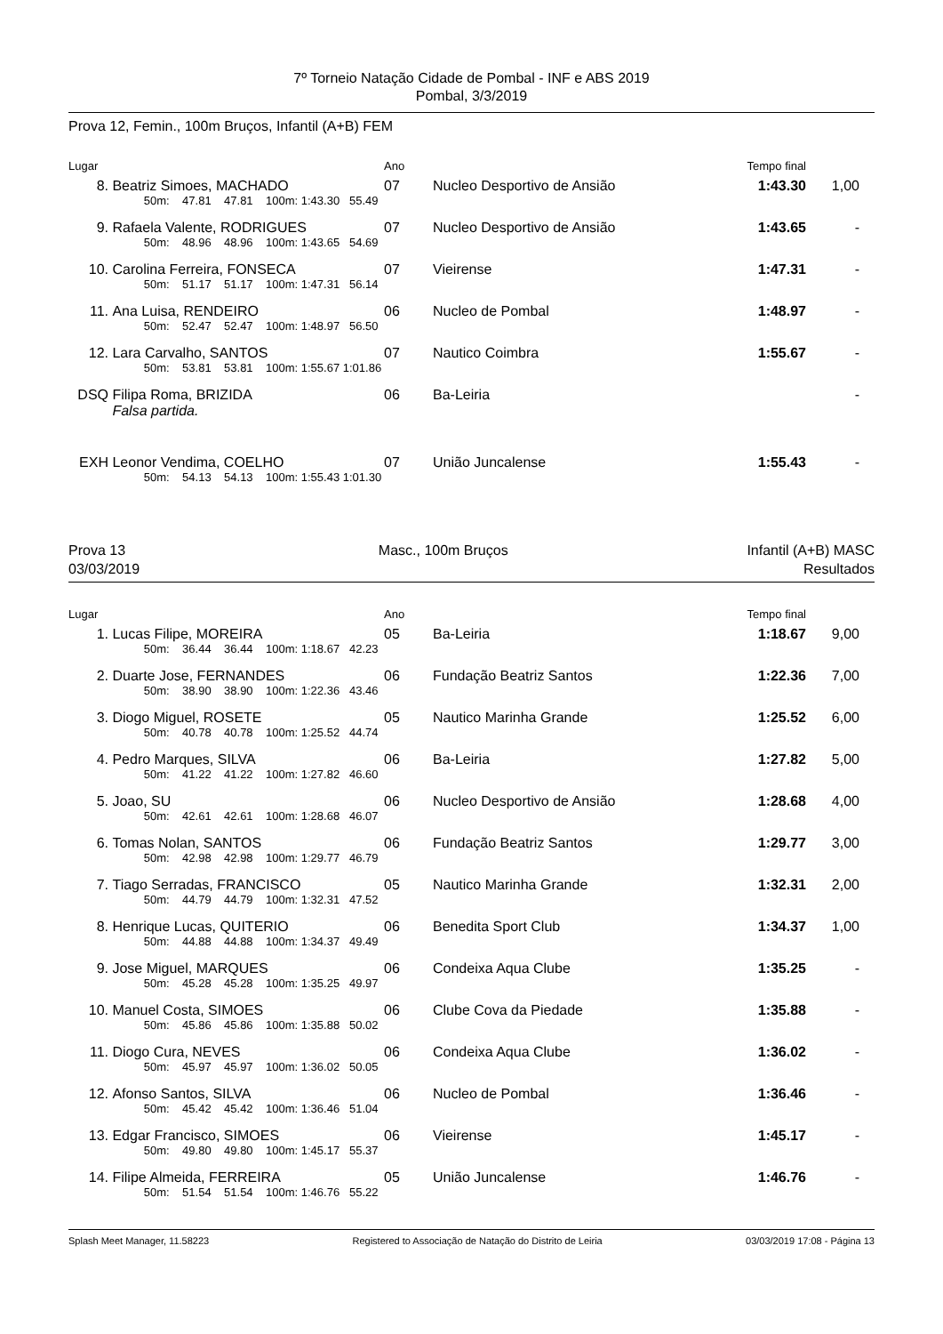7º Torneio Natação Cidade de Pombal - INF e ABS 2019
Pombal, 3/3/2019
Prova 12, Femin., 100m Bruços, Infantil (A+B) FEM
| Lugar | | Ano | | Tempo final | | |
| 8. | Beatriz Simoes, MACHADO | 07 | Nucleo Desportivo de Ansião | 1:43.30 | 1,00 | |
| | 50m: 47.81 47.81 100m: 1:43.30 55.49 | | | | | |
| 9. | Rafaela Valente, RODRIGUES | 07 | Nucleo Desportivo de Ansião | 1:43.65 | - | |
| | 50m: 48.96 48.96 100m: 1:43.65 54.69 | | | | | |
| 10. | Carolina Ferreira, FONSECA | 07 | Vieirense | 1:47.31 | - | |
| | 50m: 51.17 51.17 100m: 1:47.31 56.14 | | | | | |
| 11. | Ana Luisa, RENDEIRO | 06 | Nucleo de Pombal | 1:48.97 | - | |
| | 50m: 52.47 52.47 100m: 1:48.97 56.50 | | | | | |
| 12. | Lara Carvalho, SANTOS | 07 | Nautico Coimbra | 1:55.67 | - | |
| | 50m: 53.81 53.81 100m: 1:55.67 1:01.86 | | | | | |
| DSQ | Filipa Roma, BRIZIDA | 06 | Ba-Leiria | | - | |
| | Falsa partida. | | | | | |
| EXH | Leonor Vendima, COELHO | 07 | União Juncalense | 1:55.43 | - | |
| | 50m: 54.13 54.13 100m: 1:55.43 1:01.30 | | | | | |
Prova 13
03/03/2019
Masc., 100m Bruços Infantil (A+B) MASC
Resultados
| Lugar | | Ano | | Tempo final | | |
| 1. | Lucas Filipe, MOREIRA | 05 | Ba-Leiria | 1:18.67 | 9,00 | |
| | 50m: 36.44 36.44 100m: 1:18.67 42.23 | | | | | |
| 2. | Duarte Jose, FERNANDES | 06 | Fundação Beatriz Santos | 1:22.36 | 7,00 | |
| | 50m: 38.90 38.90 100m: 1:22.36 43.46 | | | | | |
| 3. | Diogo Miguel, ROSETE | 05 | Nautico Marinha Grande | 1:25.52 | 6,00 | |
| | 50m: 40.78 40.78 100m: 1:25.52 44.74 | | | | | |
| 4. | Pedro Marques, SILVA | 06 | Ba-Leiria | 1:27.82 | 5,00 | |
| | 50m: 41.22 41.22 100m: 1:27.82 46.60 | | | | | |
| 5. | Joao, SU | 06 | Nucleo Desportivo de Ansião | 1:28.68 | 4,00 | |
| | 50m: 42.61 42.61 100m: 1:28.68 46.07 | | | | | |
| 6. | Tomas Nolan, SANTOS | 06 | Fundação Beatriz Santos | 1:29.77 | 3,00 | |
| | 50m: 42.98 42.98 100m: 1:29.77 46.79 | | | | | |
| 7. | Tiago Serradas, FRANCISCO | 05 | Nautico Marinha Grande | 1:32.31 | 2,00 | |
| | 50m: 44.79 44.79 100m: 1:32.31 47.52 | | | | | |
| 8. | Henrique Lucas, QUITERIO | 06 | Benedita Sport Club | 1:34.37 | 1,00 | |
| | 50m: 44.88 44.88 100m: 1:34.37 49.49 | | | | | |
| 9. | Jose Miguel, MARQUES | 06 | Condeixa Aqua Clube | 1:35.25 | - | |
| | 50m: 45.28 45.28 100m: 1:35.25 49.97 | | | | | |
| 10. | Manuel Costa, SIMOES | 06 | Clube Cova da Piedade | 1:35.88 | - | |
| | 50m: 45.86 45.86 100m: 1:35.88 50.02 | | | | | |
| 11. | Diogo Cura, NEVES | 06 | Condeixa Aqua Clube | 1:36.02 | - | |
| | 50m: 45.97 45.97 100m: 1:36.02 50.05 | | | | | |
| 12. | Afonso Santos, SILVA | 06 | Nucleo de Pombal | 1:36.46 | - | |
| | 50m: 45.42 45.42 100m: 1:36.46 51.04 | | | | | |
| 13. | Edgar Francisco, SIMOES | 06 | Vieirense | 1:45.17 | - | |
| | 50m: 49.80 49.80 100m: 1:45.17 55.37 | | | | | |
| 14. | Filipe Almeida, FERREIRA | 05 | União Juncalense | 1:46.76 | - | |
| | 50m: 51.54 51.54 100m: 1:46.76 55.22 | | | | | |
Splash Meet Manager, 11.58223 Registered to Associação de Natação do Distrito de Leiria 03/03/2019 17:08 - Página 13